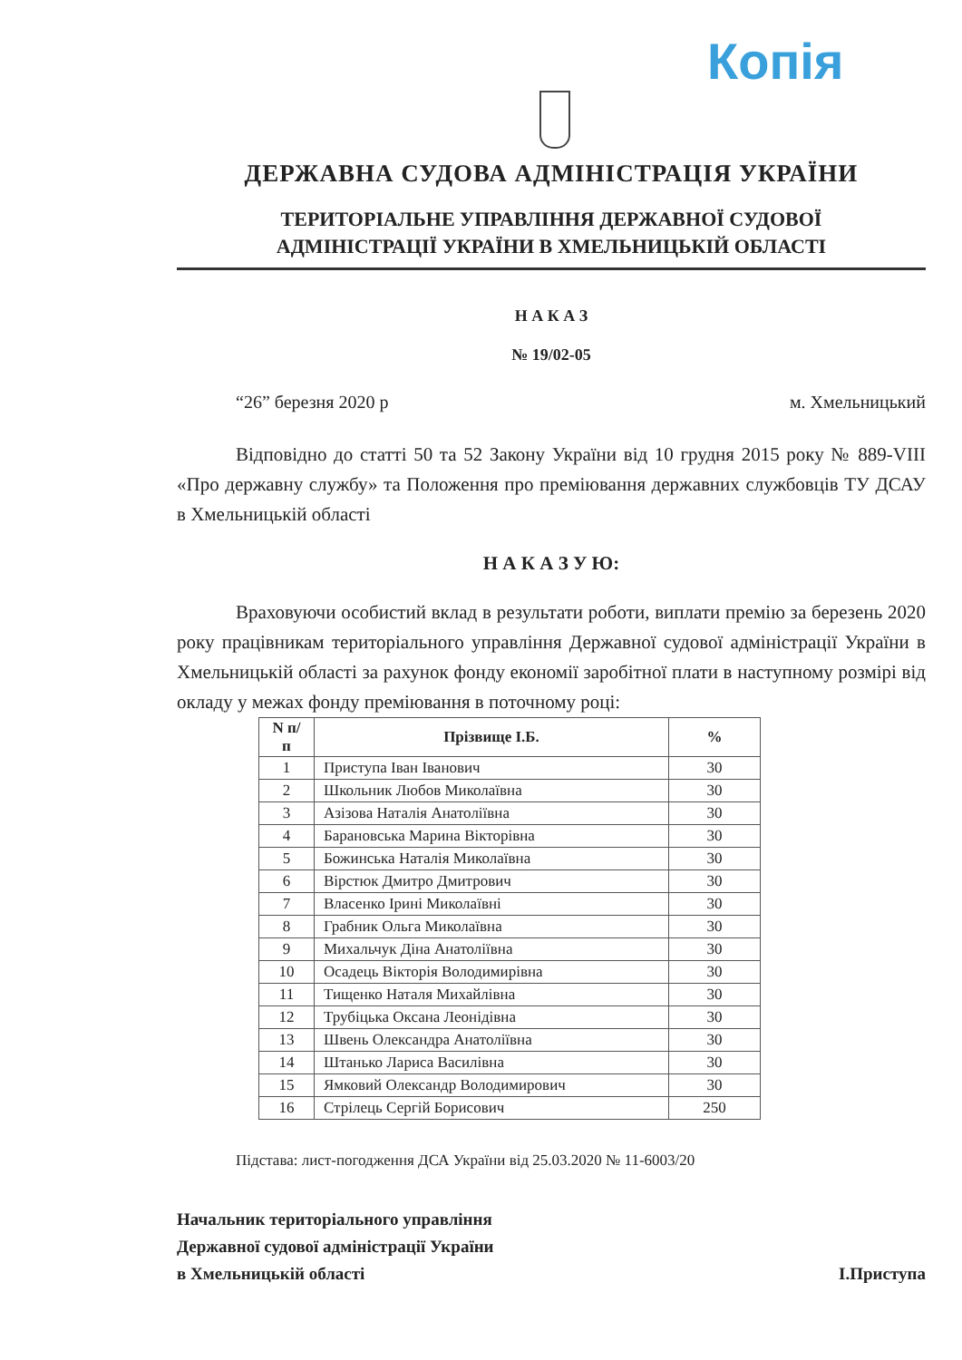Копія
ДЕРЖАВНА СУДОВА АДМІНІСТРАЦІЯ УКРАЇНИ
ТЕРИТОРІАЛЬНЕ УПРАВЛІННЯ ДЕРЖАВНОЇ СУДОВОЇ
АДМІНІСТРАЦІЇ УКРАЇНИ В ХМЕЛЬНИЦЬКІЙ ОБЛАСТІ
Н А К А З
№ 19/02-05
“26” березня 2020 р м. Хмельницький
Відповідно до статті 50 та 52 Закону України від 10 грудня 2015 року № 889-VIII «Про державну службу» та Положення про преміювання державних службовців ТУ ДСАУ в Хмельницькій області
Н А К А З У Ю:
Враховуючи особистий вклад в результати роботи, виплати премію за березень 2020 року працівникам територіального управління Державної судової адміністрації України в Хмельницькій області за рахунок фонду економії заробітної плати в наступному розмірі від окладу у межах фонду преміювання в поточному році:
| N п/п | Прізвище І.Б. | % |
| --- | --- | --- |
| 1 | Приступа Іван Іванович | 30 |
| 2 | Школьник Любов Миколаївна | 30 |
| 3 | Азізова Наталія Анатоліївна | 30 |
| 4 | Барановська Марина Вікторівна | 30 |
| 5 | Божинська Наталія Миколаївна | 30 |
| 6 | Вірстюк Дмитро Дмитрович | 30 |
| 7 | Власенко Ірині Миколаївні | 30 |
| 8 | Грабник Ольга Миколаївна | 30 |
| 9 | Михальчук Діна Анатоліївна | 30 |
| 10 | Осадець Вікторія Володимирівна | 30 |
| 11 | Тищенко Наталя Михайлівна | 30 |
| 12 | Трубіцька Оксана Леонідівна | 30 |
| 13 | Швень Олександра Анатоліївна | 30 |
| 14 | Штанько Лариса Василівна | 30 |
| 15 | Ямковий Олександр Володимирович | 30 |
| 16 | Стрілець Сергій Борисович | 250 |
Підстава: лист-погодження ДСА України від 25.03.2020 № 11-6003/20
Начальник територіального управління
Державної судової адміністрації України
в Хмельницькій області
І.Приступа